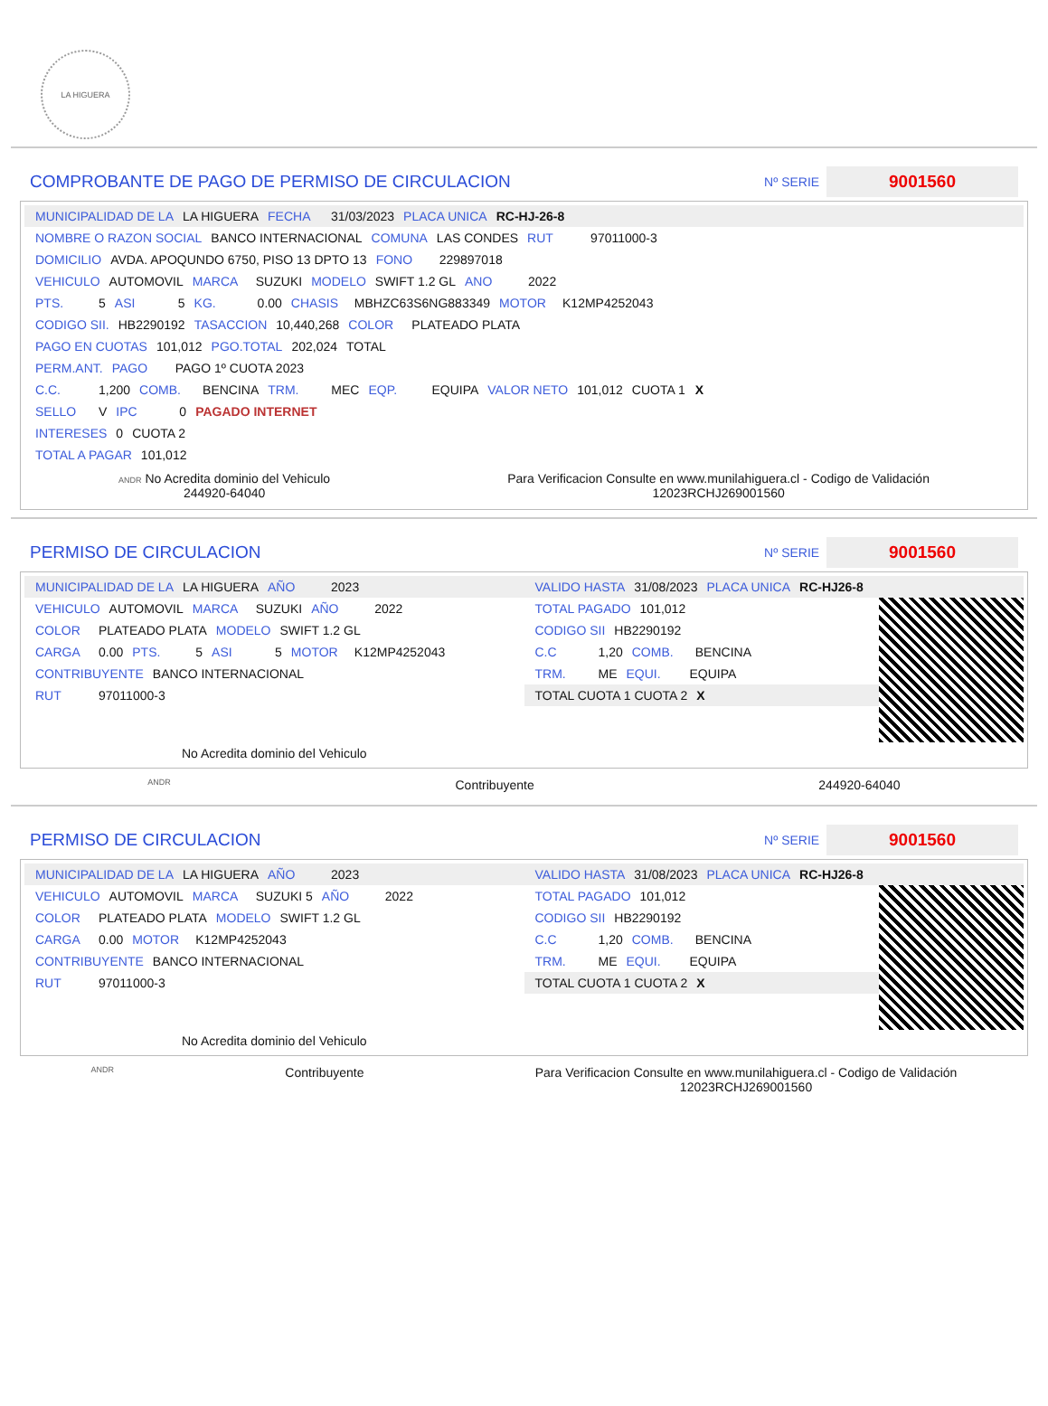LA HIGUERA
COMPROBANTE DE PAGO DE PERMISO DE CIRCULACION
Nº SERIE
9001560
MUNICIPALIDAD DE LA LA HIGUERA FECHA 31/03/2023 PLACA UNICA RC-HJ-26-8
NOMBRE O RAZON SOCIAL BANCO INTERNACIONAL COMUNA LAS CONDES RUT 97011000-3
DOMICILIO AVDA. APOQUNDO 6750, PISO 13 DPTO 13 FONO 229897018
VEHICULO AUTOMOVIL MARCA SUZUKI MODELO SWIFT 1.2 GL ANO 2022
PTS. 5 ASI 5 KG. 0.00 CHASIS MBHZC63S6NG883349 MOTOR K12MP4252043
CODIGO SII. HB2290192 TASACCION 10,440,268 COLOR PLATEADO PLATA
PAGO EN CUOTAS 101,012 PGO.TOTAL 202,024 TOTAL
PERM.ANT. PAGO PAGO 1º CUOTA 2023
C.C. 1,200 COMB. BENCINA TRM. MEC EQP. EQUIPA VALOR NETO 101,012 CUOTA 1 X
SELLO V IPC 0 PAGADO INTERNET
INTERESES 0 CUOTA 2
TOTAL A PAGAR 101,012
ANDR No Acredita dominio del Vehiculo
244920-64040
Para Verificacion Consulte en www.munilahiguera.cl - Codigo de Validación
12023RCHJ269001560
PERMISO DE CIRCULACION
Nº SERIE
9001560
MUNICIPALIDAD DE LA LA HIGUERA AÑO 2023
VEHICULO AUTOMOVIL MARCA SUZUKI AÑO 2022
COLOR PLATEADO PLATA MODELO SWIFT 1.2 GL
CARGA 0.00 PTS. 5 ASI 5 MOTOR K12MP4252043
CONTRIBUYENTE BANCO INTERNACIONAL
RUT 97011000-3
No Acredita dominio del Vehiculo
VALIDO HASTA 31/08/2023 PLACA UNICA RC-HJ26-8
TOTAL PAGADO 101,012
CODIGO SII HB2290192
C.C 1,20 COMB. BENCINA
TRM. ME EQUI. EQUIPA
TOTAL CUOTA 1 CUOTA 2 X
ANDR Contribuyente 244920-64040
PERMISO DE CIRCULACION
Nº SERIE
9001560
MUNICIPALIDAD DE LA LA HIGUERA AÑO 2023
VEHICULO AUTOMOVIL MARCA SUZUKI 5 AÑO 2022
COLOR PLATEADO PLATA MODELO SWIFT 1.2 GL
CARGA 0.00 MOTOR K12MP4252043
CONTRIBUYENTE BANCO INTERNACIONAL
RUT 97011000-3
No Acredita dominio del Vehiculo
VALIDO HASTA 31/08/2023 PLACA UNICA RC-HJ26-8
TOTAL PAGADO 101,012
CODIGO SII HB2290192
C.C 1,20 COMB. BENCINA
TRM. ME EQUI. EQUIPA
TOTAL CUOTA 1 CUOTA 2 X
ANDR Contribuyente
Para Verificacion Consulte en www.munilahiguera.cl - Codigo de Validación
12023RCHJ269001560